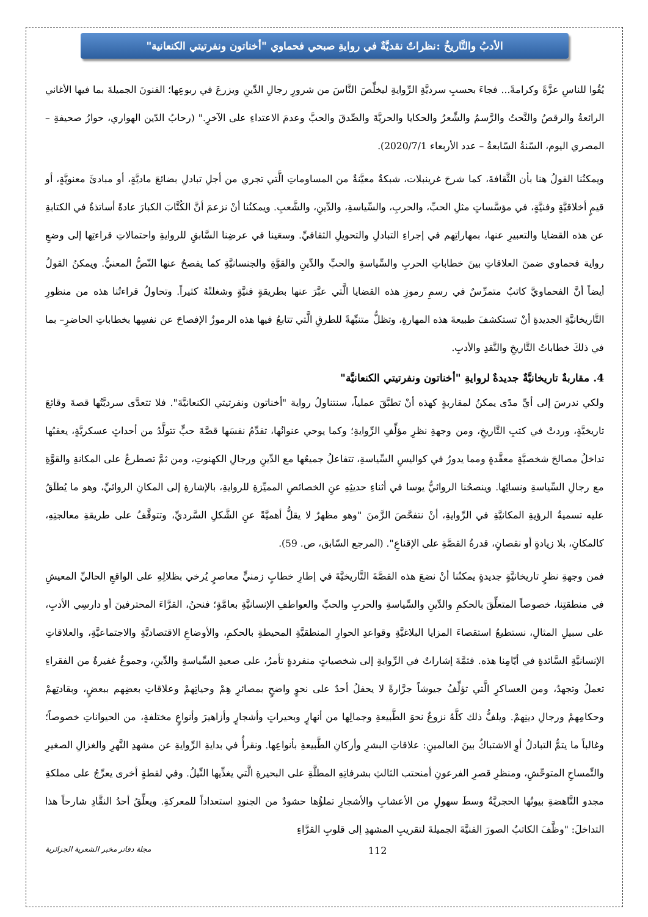الأدبُ والتَّاريخُ :نظراتٌ نقديَّةٌ في روايةِ صبحي فحماوي "أخناتون ونفرتيتي الكنعانية"
يُقُوا للناسِ عزَّةً وكرامةً... فجاءَ بحسبِ سرديَّةِ الرِّوايةِ ليخلِّصَ النَّاسَ من شرورِ رجالِ الدِّينِ ويزرعَ في ربوعِها؛ الفنونَ الجميلةَ بما فيها الأغاني الرائعةُ والرقصُ والنَّحتُ والرَّسمُ والشِّعرُ والحكايا والحريَّةَ والصِّدقَ والحبَّ وعدمَ الاعتداءِ على الآخرِ." (رحابُ الدّين الهواري، حوارُ صحيفةِ – المصري اليوم، السّنةُ السّابعةُ – عدد الأربعاء 2020/7/1).
ويمكنُنا القولُ هنا بأن الثَّقافةَ، كما شرحَ غرينبلات، شبكةٌ معيَّنةٌ من المساوماتِ الَّتي تجري من أجلِ تبادلِ بضائعَ ماديَّةٍ، أو مبادئَ معنويَّةٍ، أو قيمٍ أخلاقيَّةٍ وفنيَّةٍ، في مؤسَّساتٍ مثلِ الحبِّ، والحربِ، والسِّياسةِ، والدِّينِ، والشَّعبِ. ويمكنُنا أنْ نزعمَ أنَّ الكُتَّابَ الكبارَ عادةً أساتذةٌ في الكتابةِ عن هذه القضايا والتعبيرِ عنها، بمهاراتِهم في إجراءِ التبادلِ والتحويلِ الثقافيِّ. وسعَينا في عرضِنا السَّابقِ للروايةِ واحتمالاتِ قراءتِها إلى وضعِ رواية فحماوي ضمنَ العلاقاتِ بينَ خطاباتِ الحربِ والسِّياسةِ والحبِّ والدِّينِ والقوَّةِ والجنسانيَّةِ كما يفصحُ عنها النّصُّ المعنيُّ. ويمكنُ القولُ أيضاً أنَّ الفحماويَّ كاتبٌ متمرِّسٌ في رسمِ رموزِ هذه القضايا الَّتي عبَّرَ عنها بطريقةٍ فنيَّةٍ وشغلتْهُ كثيراً. وتحاولُ قراءتُنا هذه من منظورِ التَّاريخانيَّةِ الجديدةِ أنْ تستكشفَ طبيعةَ هذه المهارةِ، وتظلُّ متنبِّهةً للطرقِ الَّتي تتابعُ فيها هذه الرموزُ الإفصاحَ عن نفسِها بخطاباتِ الحاضرِ– بما في ذلكَ خطاباتُ التَّاريخِ والنَّقدِ والأدبِ.
4. مقاربةٌ تاريخانيَّةٌ جديدةٌ لروايةِ "أخناتون ونفرتيتي الكنعانيَّة"
ولكي ندرسَ إلى أيِّ مدًى يمكنُ لمقاربةٍ كهذه أنْ تطبَّقَ عملياً، سنتناولُ رواية "أخناتون ونفرتيتي الكنعانيَّةَ". فلا تتعدَّى سرديَّتُها قصةَ وقائعَ تاريخيَّةٍ، وردتْ في كتبِ التَّاريخِ، ومن وجهةِ نظرِ مؤلِّفِ الرِّوايةِ؛ وكما يوحي عنوانُها، تقدِّمُ نفسَها قصَّةَ حبٍّ تتولَّدُ من أحداثٍ عسكريَّةٍ، يعقبُها تداخلُ مصالحَ شخصيَّةٍ معقَّدةٍ ومما يدورُ في كواليسِ السِّياسةِ، تتفاعلُ جميعُها مع الدِّينِ ورجالِ الكهنوتِ، ومن ثمَّ تصطرعُ على المكانةِ والقوَّةِ مع رجالِ السِّياسةِ ونسائِها. وينصحُنا الروائيُّ يوسا في أثناءِ حديثِهِ عنِ الخصائصِ المميِّزةِ للروايةِ، بالإشارةِ إلى المكانِ الروائيِّ، وهو ما يُطلَقُ عليه تسميةُ الرؤيةِ المكانيَّةِ في الرِّوايةِ، أنْ نتفحَّصَ الزَّمنَ "وهو مظهرٌ لا يقلُّ أهميَّةً عنِ الشَّكلِ السَّرديِّ، وتتوقَّفُ على طريقةِ معالجتِهِ، كالمكانِ، بلا زيادةٍ أو نقصانٍ، قدرةُ القصَّةِ على الإقناعِ". (المرجع السّابق، ص. 59).
فمن وجهةِ نظرٍ تاريخانيَّةٍ جديدةٍ يمكنُنا أنْ نضعَ هذه القصَّةَ التَّاريخيَّةَ في إطارِ خطابٍ زمنيٍّ معاصرٍ يُرخي بظلالِهِ على الواقعِ الحاليِّ المعيشِ في منطقتِنا، خصوصاً المتعلِّقَ بالحكمِ والدِّينِ والسِّياسةِ والحربِ والحبِّ والعواطفِ الإنسانيَّةِ بعامَّةٍ؛ فنحنُ، القرَّاءَ المحترفينَ أو دارسِي الأدبِ، على سبيلِ المثالِ، نستطيعُ استقصاءَ المزايا البلاغيَّةِ وقواعدِ الحوارِ المنطقيَّةِ المحيطةِ بالحكمِ، والأوضاعِ الاقتصاديَّةِ والاجتماعيَّةِ، والعلاقاتِ الإنسانيَّةِ السَّائدةِ في أيّامِنا هذه. فثمَّةَ إشاراتٌ في الرِّوايةِ إلى شخصياتٍ منفردةٍ تأمرُ، على صعيدِ السِّياسةِ والدِّينِ، وجموعٌ غفيرةٌ من الفقراءِ تعملُ وتجهدُ، ومن العساكرِ الَّتي تؤلِّفُ جيوشاً جرَّارةً لا يحفلُ أحدٌ على نحوٍ واضحٍ بمصائرِ هِمْ وحياتِهمْ وعلاقاتِ بعضِهم ببعضٍ، وبقادتِهمْ وحكامِهمْ ورجالِ دينِهمْ. ويلفُّ ذلك كلَّهُ نزوعٌ نحوَ الطَّبيعةِ وجمالِها من أنهارٍ وبحيراتٍ وأشجارٍ وأزاهيرَ وأنواعٍ مختلفةٍ، من الحيواناتِ خصوصاً؛ وغالباً ما يتمُّ التبادلُ أوِ الاشتباكُ بينَ العالمينِ: علاقاتِ البشرِ وأركانِ الطَّبيعةِ بأنواعِها. ونقرأُ في بدايةِ الرِّوايةِ عن مشهدِ النَّهرِ والغزالِ الصغيرِ والتِّمساحِ المتوحِّشِ، ومنظرِ قصرِ الفرعونِ أمنحتب الثالثِ بشرفاتِهِ المطلَّةِ على البحيرةِ الَّتي يغذِّيها النِّيلُ. وفي لقطةٍ أخرى يعرِّجُ على مملكةِ مجدو النَّاهضةِ بيوتُها الحجريَّةُ وسطَ سهولٍ من الأعشابِ والأشجارِ تملؤُها حشودٌ من الجنودِ استعداداً للمعركةِ. ويعلِّقُ أحدُ النقَّادِ شارحاً هذا التداخلَ: "وظَّفَ الكاتبُ الصورَ الفنيَّةَ الجميلةَ لتقريبِ المشهدِ إلى قلوبِ القرَّاءِ
مجلة دفاتر مخبر الشعرية الجزائرية 112